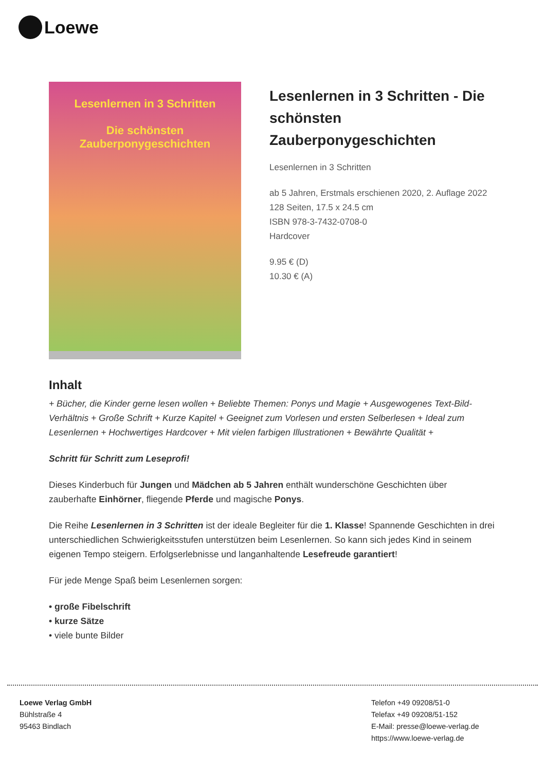Loewe
Lesenlernen in 3 Schritten
Die schönsten
Zauberponygeschichten
Lesenlernen in 3 Schritten - Die schönsten Zauberponygeschichten
Lesenlernen in 3 Schritten
ab 5 Jahren, Erstmals erschienen 2020, 2. Auflage 2022
128 Seiten, 17.5 x 24.5 cm
ISBN 978-3-7432-0708-0
Hardcover
9.95 € (D)
10.30 € (A)
Inhalt
+ Bücher, die Kinder gerne lesen wollen + Beliebte Themen: Ponys und Magie + Ausgewogenes Text-Bild-Verhältnis + Große Schrift + Kurze Kapitel + Geeignet zum Vorlesen und ersten Selberlesen + Ideal zum Lesenlernen + Hochwertiges Hardcover + Mit vielen farbigen Illustrationen + Bewährte Qualität +
Schritt für Schritt zum Leseprofi!
Dieses Kinderbuch für Jungen und Mädchen ab 5 Jahren enthält wunderschöne Geschichten über zauberhafte Einhörner, fliegende Pferde und magische Ponys.
Die Reihe Lesenlernen in 3 Schritten ist der ideale Begleiter für die 1. Klasse! Spannende Geschichten in drei unterschiedlichen Schwierigkeitsstufen unterstützen beim Lesenlernen. So kann sich jedes Kind in seinem eigenen Tempo steigern. Erfolgserlebnisse und langanhaltende Lesefreude garantiert!
Für jede Menge Spaß beim Lesenlernen sorgen:
• große Fibelschrift
• kurze Sätze
• viele bunte Bilder
Loewe Verlag GmbH
Bühlstraße 4
95463 Bindlach
Telefon +49 09208/51-0
Telefax +49 09208/51-152
E-Mail: presse@loewe-verlag.de
https://www.loewe-verlag.de